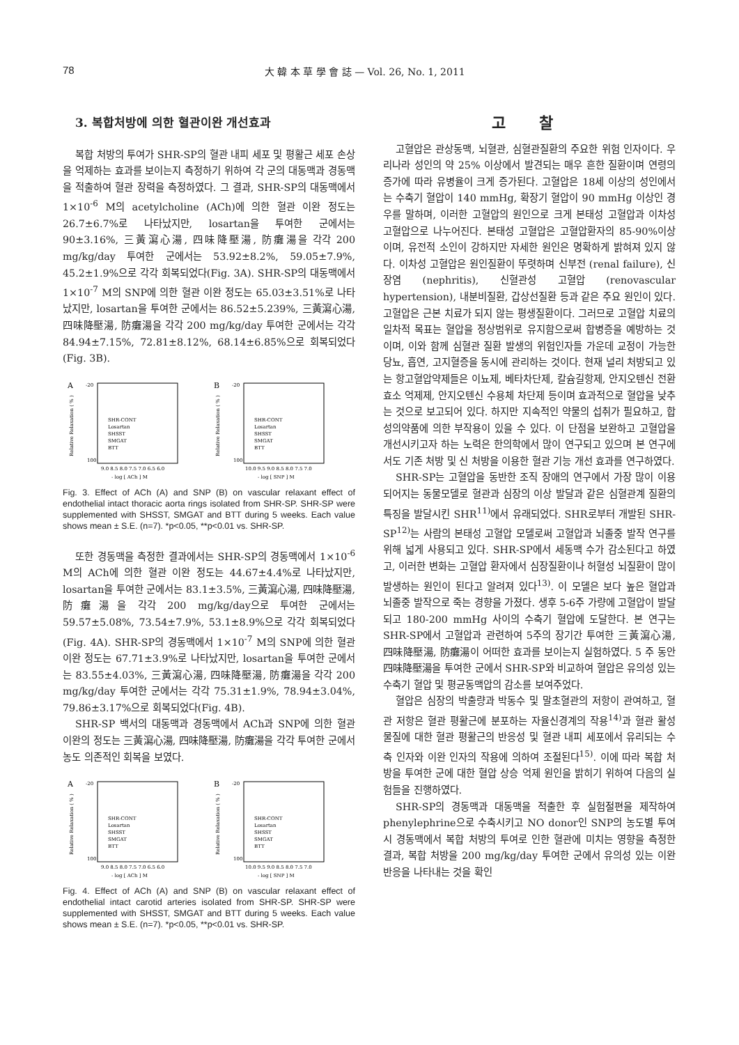78 大 韓 本 草 學 會 誌 — Vol. 26, No. 1, 2011
3. 복합처방에 의한 혈관이완 개선효과
복합 처방의 투여가 SHR-SP의 혈관 내피 세포 및 평활근 세포 손상을 억제하는 효과를 보이는지 측정하기 위하여 각 군의 대동맥과 경동맥을 적출하여 혈관 장력을 측정하였다. 그 결과, SHR-SP의 대동맥에서 1×10<sup>-6</sup> M의 acetylcholine (ACh)에 의한 혈관 이완 정도는 26.7±6.7%로 나타났지만, losartan을 투여한 군에서는 90±3.16%, 三黃瀉心湯, 四味降壓湯, 防癱湯을 각각 200 mg/kg/day 투여한 군에서는 53.92±8.2%, 59.05±7.9%, 45.2±1.9%으로 각각 회복되었다(Fig. 3A). SHR-SP의 대동맥에서 1×10<sup>-7</sup> M의 SNP에 의한 혈관 이완 정도는 65.03±3.51%로 나타났지만, losartan을 투여한 군에서는 86.52±5.239%, 三黃瀉心湯, 四味降壓湯, 防癱湯을 각각 200 mg/kg/day 투여한 군에서는 각각 84.94±7.15%, 72.81±8.12%, 68.14±6.85%으로 회복되었다(Fig. 3B).
A
-20
100
SHR-CONT
Losartan
SHSST
SMGAT
BTT
9.0 8.5 8.0 7.5 7.0 6.5 6.0
- log [ ACh ] M
Relative Relaxation ( % )
B
-20
100
SHR-CONT
Losartan
SHSST
SMGAT
BTT
10.0 9.5 9.0 8.5 8.0 7.5 7.0
- log [ SNP ] M
Relative Relaxation ( % )
Fig. 3. Effect of ACh (A) and SNP (B) on vascular relaxant effect of endothelial intact thoracic aorta rings isolated from SHR-SP. SHR-SP were supplemented with SHSST, SMGAT and BTT during 5 weeks. Each value shows mean ± S.E. (n=7). *p<0.05, **p<0.01 vs. SHR-SP.
또한 경동맥을 측정한 결과에서는 SHR-SP의 경동맥에서 1×10<sup>-6</sup> M의 ACh에 의한 혈관 이완 정도는 44.67±4.4%로 나타났지만, losartan을 투여한 군에서는 83.1±3.5%, 三黃瀉心湯, 四味降壓湯, 防癱湯을 각각 200 mg/kg/day으로 투여한 군에서는 59.57±5.08%, 73.54±7.9%, 53.1±8.9%으로 각각 회복되었다(Fig. 4A). SHR-SP의 경동맥에서 1×10<sup>-7</sup> M의 SNP에 의한 혈관 이완 정도는 67.71±3.9%로 나타났지만, losartan을 투여한 군에서는 83.55±4.03%, 三黃瀉心湯, 四味降壓湯, 防癱湯을 각각 200 mg/kg/day 투여한 군에서는 각각 75.31±1.9%, 78.94±3.04%, 79.86±3.17%으로 회복되었다(Fig. 4B).
SHR-SP 백서의 대동맥과 경동맥에서 ACh과 SNP에 의한 혈관 이완의 정도는 三黃瀉心湯, 四味降壓湯, 防癱湯을 각각 투여한 군에서 농도 의존적인 회복을 보였다.
A
-20
100
SHR-CONT
Losartan
SHSST
SMGAT
BTT
9.0 8.5 8.0 7.5 7.0 6.5 6.0
- log [ ACh ] M
Relative Relaxation ( % )
B
-20
100
SHR-CONT
Losartan
SHSST
SMGAT
BTT
10.0 9.5 9.0 8.5 8.0 7.5 7.0
- log [ SNP ] M
Relative Relaxation ( % )
Fig. 4. Effect of ACh (A) and SNP (B) on vascular relaxant effect of endothelial intact carotid arteries isolated from SHR-SP. SHR-SP were supplemented with SHSST, SMGAT and BTT during 5 weeks. Each value shows mean ± S.E. (n=7). *p<0.05, **p<0.01 vs. SHR-SP.
고 찰
고혈압은 관상동맥, 뇌혈관, 심혈관질환의 주요한 위험 인자이다. 우리나라 성인의 약 25% 이상에서 발견되는 매우 흔한 질환이며 연령의 증가에 따라 유병율이 크게 증가된다. 고혈압은 18세 이상의 성인에서는 수축기 혈압이 140 mmHg, 확장기 혈압이 90 mmHg 이상인 경우를 말하며, 이러한 고혈압의 원인으로 크게 본태성 고혈압과 이차성 고혈압으로 나누어진다. 본태성 고혈압은 고혈압환자의 85-90%이상이며, 유전적 소인이 강하지만 자세한 원인은 명확하게 밝혀져 있지 않다. 이차성 고혈압은 원인질환이 뚜렷하며 신부전 (renal failure), 신장염 (nephritis), 신혈관성 고혈압 (renovascular hypertension), 내분비질환, 갑상선질환 등과 같은 주요 원인이 있다. 고혈압은 근본 치료가 되지 않는 평생질환이다. 그러므로 고혈압 치료의 일차적 목표는 혈압을 정상범위로 유지함으로써 합병증을 예방하는 것이며, 이와 함께 심혈관 질환 발생의 위험인자들 가운데 교정이 가능한 당뇨, 흡연, 고지혈증을 동시에 관리하는 것이다. 현재 널리 처방되고 있는 항고혈압약제들은 이뇨제, 베타차단제, 칼슘길항제, 안지오텐신 전환효소 억제제, 안지오텐신 수용체 차단제 등이며 효과적으로 혈압을 낮추는 것으로 보고되어 있다. 하지만 지속적인 약물의 섭취가 필요하고, 합성의약품에 의한 부작용이 있을 수 있다. 이 단점을 보완하고 고혈압을 개선시키고자 하는 노력은 한의학에서 많이 연구되고 있으며 본 연구에서도 기존 처방 및 신 처방을 이용한 혈관 기능 개선 효과를 연구하였다.
SHR-SP는 고혈압을 동반한 조직 장애의 연구에서 가장 많이 이용되어지는 동물모델로 혈관과 심장의 이상 발달과 같은 심혈관계 질환의 특징을 발달시킨 SHR<sup>11)</sup>에서 유래되었다. SHR로부터 개발된 SHR-SP<sup>12)</sup>는 사람의 본태성 고혈압 모델로써 고혈압과 뇌졸중 발작 연구를 위해 넓게 사용되고 있다. SHR-SP에서 세동맥 수가 감소된다고 하였고, 이러한 변화는 고혈압 환자에서 심장질환이나 허혈성 뇌질환이 많이 발생하는 원인이 된다고 알려져 있다<sup>13)</sup>. 이 모델은 보다 높은 혈압과 뇌졸중 발작으로 죽는 경향을 가졌다. 생후 5-6주 가량에 고혈압이 발달되고 180-200 mmHg 사이의 수축기 혈압에 도달한다. 본 연구는 SHR-SP에서 고혈압과 관련하여 5주의 장기간 투여한 三黃瀉心湯, 四味降壓湯, 防癱湯이 어떠한 효과를 보이는지 실험하였다. 5 주 동안 四味降壓湯을 투여한 군에서 SHR-SP와 비교하여 혈압은 유의성 있는 수축기 혈압 및 평균동맥압의 감소를 보여주었다.
혈압은 심장의 박출량과 박동수 및 말초혈관의 저항이 관여하고, 혈관 저항은 혈관 평활근에 분포하는 자율신경계의 작용<sup>14)</sup>과 혈관 활성 물질에 대한 혈관 평활근의 반응성 및 혈관 내피 세포에서 유리되는 수축 인자와 이완 인자의 작용에 의하여 조절된다<sup>15)</sup>. 이에 따라 복합 처방을 투여한 군에 대한 혈압 상승 억제 원인을 밝히기 위하여 다음의 실험들을 진행하였다.
SHR-SP의 경동맥과 대동맥을 적출한 후 실험절편을 제작하여 phenylephrine으로 수축시키고 NO donor인 SNP의 농도별 투여 시 경동맥에서 복합 처방의 투여로 인한 혈관에 미치는 영향을 측정한 결과, 복합 처방을 200 mg/kg/day 투여한 군에서 유의성 있는 이완 반응을 나타내는 것을 확인